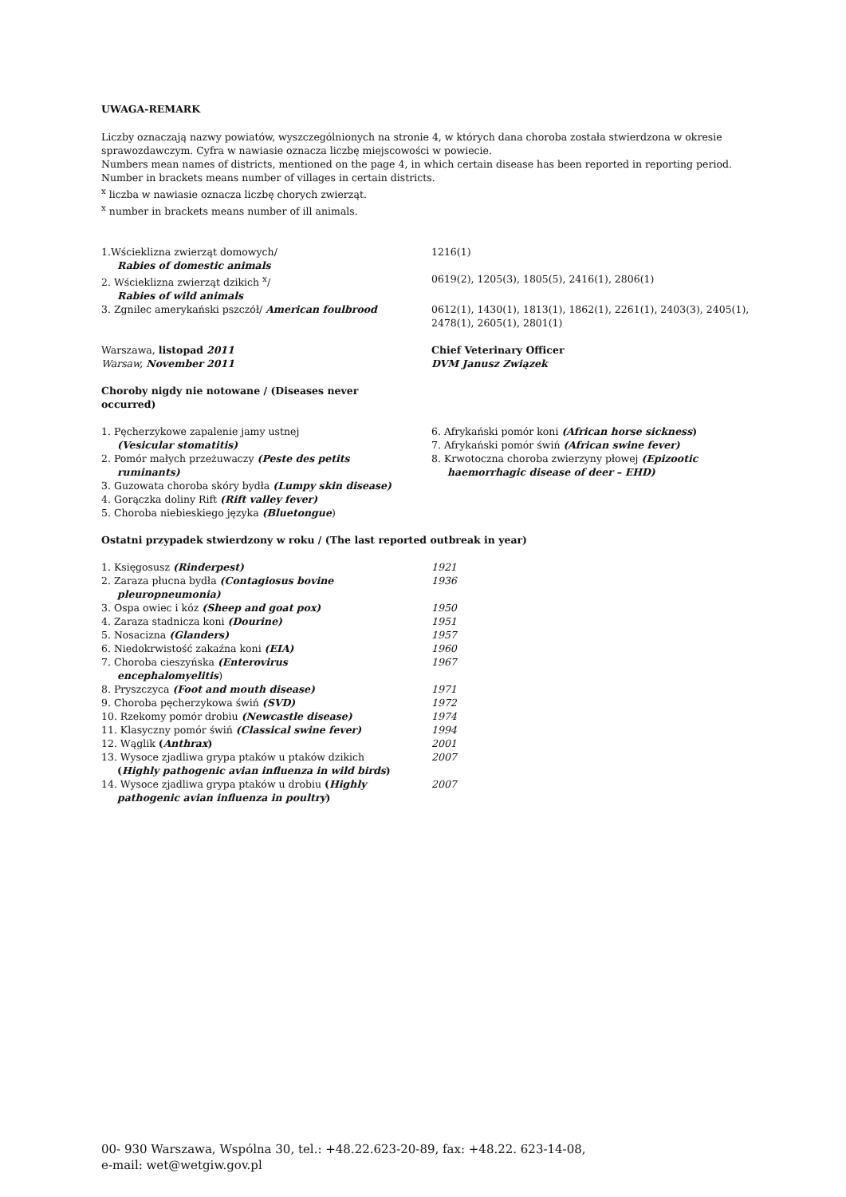UWAGA-REMARK
Liczby oznaczają nazwy powiatów, wyszczególnionych na stronie 4, w których dana choroba została stwierdzona w okresie sprawozdawczym. Cyfra w nawiasie oznacza liczbę miejscowości w powiecie.
Numbers mean names of districts, mentioned on the page 4, in which certain disease has been reported in reporting period. Number in brackets means number of villages in certain districts.
<sup>x</sup> liczba w nawiasie oznacza liczbę chorych zwierząt.
<sup>x</sup> number in brackets means number of ill animals.
| 1.Wścieklizna zwierząt domowych/ Rabies of domestic animals | 1216(1) |
| 2. Wścieklizna zwierząt dzikich <sup>x</sup>/ Rabies of wild animals | 0619(2), 1205(3), 1805(5), 2416(1), 2806(1) |
| 3. Zgnilec amerykański pszczół/ American foulbrood | 0612(1), 1430(1), 1813(1), 1862(1), 2261(1), 2403(3), 2405(1), 2478(1), 2605(1), 2801(1) |
| Warszawa, listopad 2011 Warsaw, November 2011 | Chief Veterinary Officer DVM Janusz Związek |
Choroby nigdy nie notowane / (Diseases never occurred)
| 1. Pęcherzykowe zapalenie jamy ustnej (Vesicular stomatitis) 2. Pomór małych przeżuwaczy (Peste des petits ruminants) 3. Guzowata choroba skóry bydła (Lumpy skin disease) 4. Gorączka doliny Rift (Rift valley fever) 5. Choroba niebieskiego języka (Bluetongue ) | 6. Afrykański pomór koni (African horse sickness ) 7. Afrykański pomór świń (African swine fever) 8. Krwotoczna choroba zwierzyny płowej (Epizootic haemorrhagic disease of deer – EHD) |
Ostatni przypadek stwierdzony w roku / (The last reported outbreak in year)
| 1. Księgosusz (Rinderpest) | 1921 |
| 2. Zaraza płucna bydła (Contagiosus bovine pleuropneumonia) | 1936 |
| 3. Ospa owiec i kóz (Sheep and goat pox) | 1950 |
| 4. Zaraza stadnicza koni (Dourine) | 1951 |
| 5. Nosacizna (Glanders) | 1957 |
| 6. Niedokrwistość zakaźna koni (EIA) | 1960 |
| 7. Choroba cieszyńska (Enterovirus encephalomyelitis ) | 1967 |
| 8. Pryszczyca (Foot and mouth disease) | 1971 |
| 9. Choroba pęcherzykowa świń (SVD) | 1972 |
| 10. Rzekomy pomór drobiu (Newcastle disease) | 1974 |
| 11. Klasyczny pomór świń (Classical swine fever) | 1994 |
| 12. Wąglik ( Anthrax ) | 2001 |
| 13. Wysoce zjadliwa grypa ptaków u ptaków dzikich ( Highly pathogenic avian influenza in wild birds ) | 2007 |
| 14. Wysoce zjadliwa grypa ptaków u drobiu ( Highly pathogenic avian influenza in poultry ) | 2007 |
00- 930 Warszawa, Wspólna 30, tel.: +48.22.623-20-89, fax: +48.22. 623-14-08,
e-mail: wet@wetgiw.gov.pl